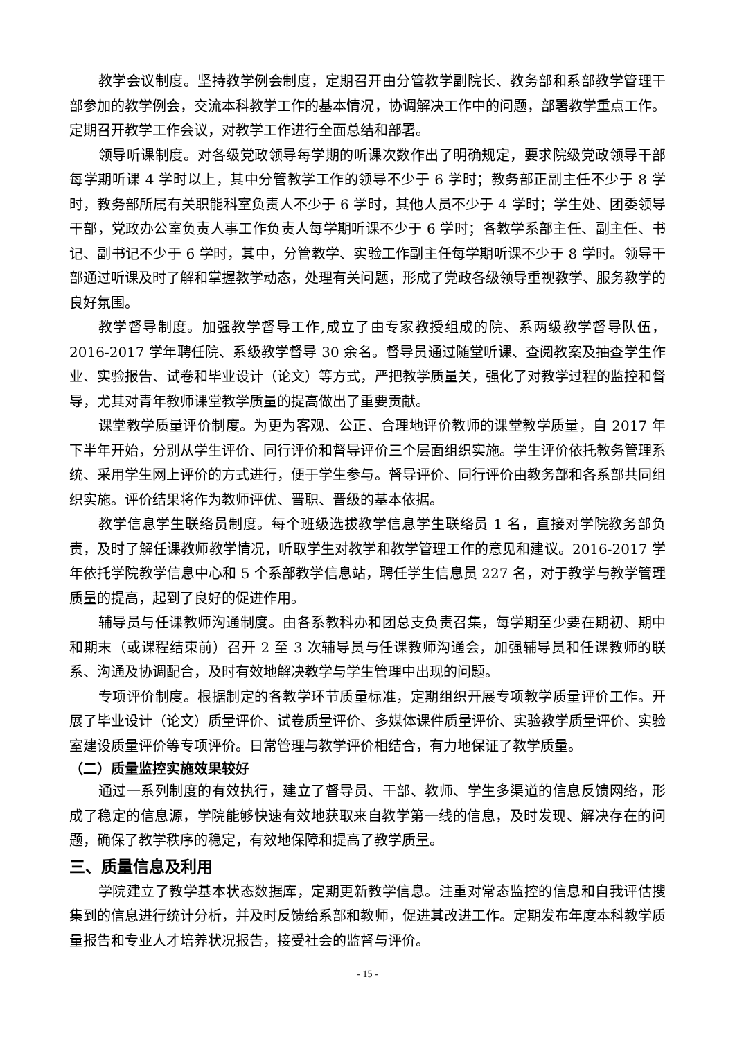教学会议制度。坚持教学例会制度，定期召开由分管教学副院长、教务部和系部教学管理干部参加的教学例会，交流本科教学工作的基本情况，协调解决工作中的问题，部署教学重点工作。定期召开教学工作会议，对教学工作进行全面总结和部署。
领导听课制度。对各级党政领导每学期的听课次数作出了明确规定，要求院级党政领导干部每学期听课 4 学时以上，其中分管教学工作的领导不少于 6 学时；教务部正副主任不少于 8 学时，教务部所属有关职能科室负责人不少于 6 学时，其他人员不少于 4 学时；学生处、团委领导干部，党政办公室负责人事工作负责人每学期听课不少于 6 学时；各教学系部主任、副主任、书记、副书记不少于 6 学时，其中，分管教学、实验工作副主任每学期听课不少于 8 学时。领导干部通过听课及时了解和掌握教学动态，处理有关问题，形成了党政各级领导重视教学、服务教学的良好氛围。
教学督导制度。加强教学督导工作,成立了由专家教授组成的院、系两级教学督导队伍，2016-2017 学年聘任院、系级教学督导 30 余名。督导员通过随堂听课、查阅教案及抽查学生作业、实验报告、试卷和毕业设计（论文）等方式，严把教学质量关，强化了对教学过程的监控和督导，尤其对青年教师课堂教学质量的提高做出了重要贡献。
课堂教学质量评价制度。为更为客观、公正、合理地评价教师的课堂教学质量，自 2017 年下半年开始，分别从学生评价、同行评价和督导评价三个层面组织实施。学生评价依托教务管理系统、采用学生网上评价的方式进行，便于学生参与。督导评价、同行评价由教务部和各系部共同组织实施。评价结果将作为教师评优、晋职、晋级的基本依据。
教学信息学生联络员制度。每个班级选拔教学信息学生联络员 1 名，直接对学院教务部负责，及时了解任课教师教学情况，听取学生对教学和教学管理工作的意见和建议。2016-2017 学年依托学院教学信息中心和 5 个系部教学信息站，聘任学生信息员 227 名，对于教学与教学管理质量的提高，起到了良好的促进作用。
辅导员与任课教师沟通制度。由各系教科办和团总支负责召集，每学期至少要在期初、期中和期末（或课程结束前）召开 2 至 3 次辅导员与任课教师沟通会，加强辅导员和任课教师的联系、沟通及协调配合，及时有效地解决教学与学生管理中出现的问题。
专项评价制度。根据制定的各教学环节质量标准，定期组织开展专项教学质量评价工作。开展了毕业设计（论文）质量评价、试卷质量评价、多媒体课件质量评价、实验教学质量评价、实验室建设质量评价等专项评价。日常管理与教学评价相结合，有力地保证了教学质量。
（二）质量监控实施效果较好
通过一系列制度的有效执行，建立了督导员、干部、教师、学生多渠道的信息反馈网络，形成了稳定的信息源，学院能够快速有效地获取来自教学第一线的信息，及时发现、解决存在的问题，确保了教学秩序的稳定，有效地保障和提高了教学质量。
三、质量信息及利用
学院建立了教学基本状态数据库，定期更新教学信息。注重对常态监控的信息和自我评估搜集到的信息进行统计分析，并及时反馈给系部和教师，促进其改进工作。定期发布年度本科教学质量报告和专业人才培养状况报告，接受社会的监督与评价。
- 15 -